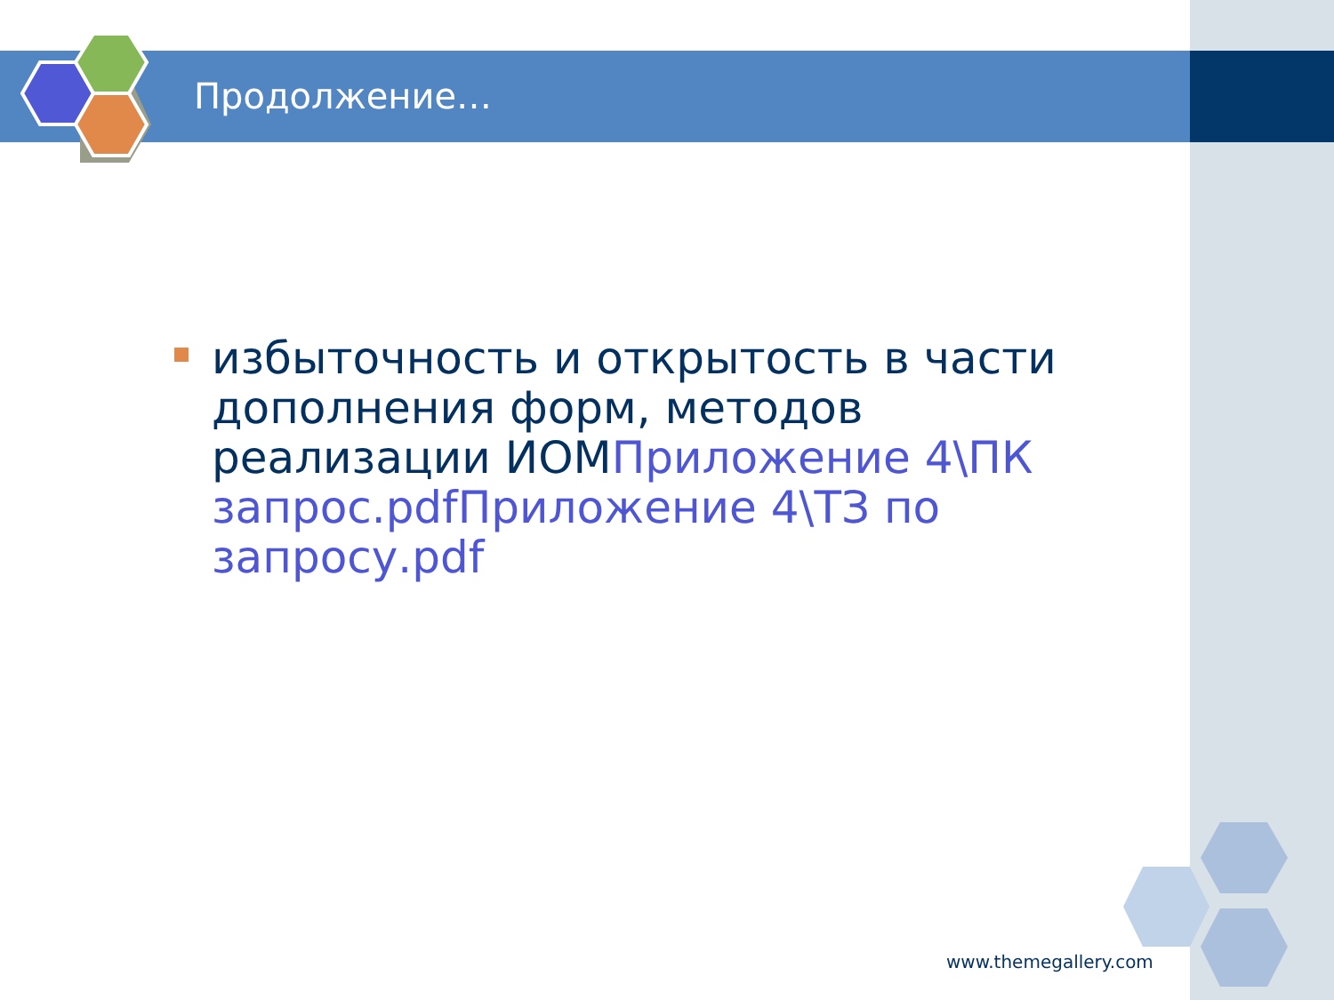Продолжение…
избыточность и открытость в части дополнения форм, методов реализации ИОМПриложение 4\ПК запрос.pdf Приложение 4\ТЗ по запросу.pdf
www.themegallery.com